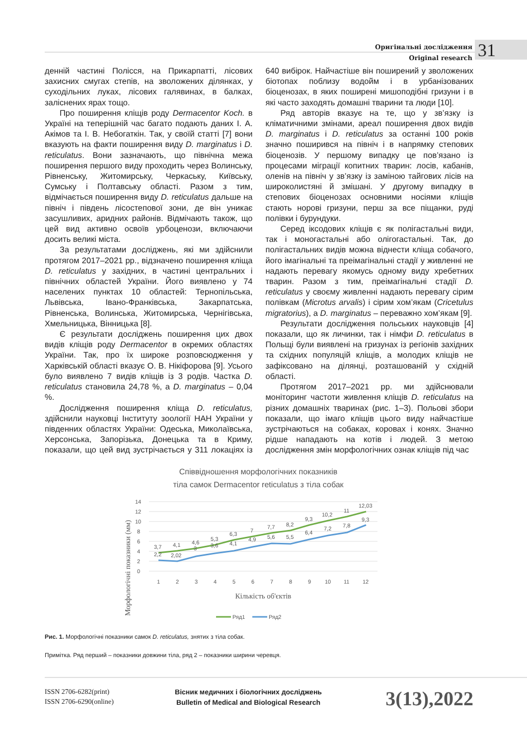Оригінальні дослідження
Original research
31
денній частині Полісся, на Прикарпатті, лісових захисних смугах степів, на зволожених ділянках, у суходільних луках, лісових галявинах, в балках, заліснених ярах тощо.
Про поширення кліщів роду Dermacentor Koch. в Україні на теперішній час багато подають даних І. А. Акімов та І. В. Небогаткін. Так, у своїй статті [7] вони вказують на факти поширення виду D. marginatus і D. reticulatus. Вони зазначають, що північна межа поширення першого виду проходить через Волинську, Рівненську, Житомирську, Черкаську, Київську, Сумську і Полтавську області. Разом з тим, відмічається поширення виду D. reticulatus дальше на північ і південь лісостепової зони, де він уникає засушливих, аридних районів. Відмічають також, що цей вид активно освоїв урбоценози, включаючи досить великі міста.
За результатами досліджень, які ми здійснили протягом 2017–2021 рр., відзначено поширення кліща D. reticulatus у західних, в частині центральних і північних областей України. Його виявлено у 74 населених пунктах 10 областей: Тернопільська, Львівська, Івано-Франківська, Закарпатська, Рівненська, Волинська, Житомирська, Чернігівська, Хмельницька, Вінницька [8].
Є результати досліджень поширення цих двох видів кліщів роду Dermacentor в окремих областях України. Так, про їх широке розповсюдження у Харківській області вказує О. В. Нікіфорова [9]. Усього було виявлено 7 видів кліщів із 3 родів. Частка D. reticulatus становила 24,78 %, а D. marginatus – 0,04 %.
Дослідження поширення кліща D. reticulatus, здійснили науковці Інституту зоології НАН України у південних областях України: Одеська, Миколаївська, Херсонська, Запорізька, Донецька та в Криму, показали, що цей вид зустрічається у 311 локаціях із 640 вибірок. Найчастіше він поширений у зволожених біотопах поблизу водойм і в урбанізованих біоценозах, в яких поширені мишоподібні гризуни і в які часто заходять домашні тварини та люди [10].
Ряд авторів вказує на те, що у зв’язку із кліматичними змінами, ареал поширення двох видів D. marginatus і D. reticulatus за останні 100 років значно поширився на північ і в напрямку степових біоценозів. У першому випадку це пов’язано із процесами міграції копитних тварин: лосів, кабанів, оленів на північ у зв’язку із заміною тайгових лісів на широколистяні й змішані. У другому випадку в степових біоценозах основними носіями кліщів стають норові гризуни, перш за все піщанки, руді полівки і бурундуки.
Серед іксодових кліщів є як полігастальні види, так і моногастальні або олігогастальні. Так, до полігастальних видів можна віднести кліща собачого, його імагінальні та преімагінальні стадії у живленні не надають перевагу якомусь одному виду хребетних тварин. Разом з тим, преімагінальні стадії D. reticulatus у своєму живленні надають перевагу сірим полівкам (Microtus arvalis) і сірим хом’якам (Cricetulus migratorius), а D. marginatus – переважно хом’якам [9].
Результати дослідження польських науковців [4] показали, що як личинки, так і німфи D. reticulatus в Польщі були виявлені на гризунах із регіонів західних та східних популяцій кліщів, а молодих кліщів не зафіксовано на ділянці, розташованій у східній області.
Протягом 2017–2021 рр. ми здійснювали моніторинг частоти живлення кліщів D. reticulatus на різних домашніх тваринах (рис. 1–3). Польові збори показали, що імаго кліщів цього виду найчастіше зустрічаються на собаках, коровах і конях. Значно рідше нападають на котів і людей. З метою дослідження змін морфологічних ознак кліщів під час
Співвідношення морфологічних показників
тіла самок Dermacentor reticulatus з тіла собак
14
12
10
8
6
4
2
0
1
2
3
4
5
6
7
8
9
10
11
12
3,7
4,1
4,6
5,3
6,3
7
7,7
8,2
9,3
10,2
11
12,03
2,2
2,02
3
3,6
4,1
4,9
5,6
5,5
6,4
7,2
7,8
9,3
Кількість об'єктів
Морфологічні показники (мм)
Ряд1
Ряд2
Рис. 1. Морфологічні показники самок D. reticulatus, знятих з тіла собак.
Примітка. Ряд перший – показники довжини тіла, ряд 2 – показники ширини черевця.
ISSN 2706-6282(print)
ISSN 2706-6290(online)
Вісник медичних і біологічних досліджень
Bulletin of Medical and Biological Research
3(13),2022